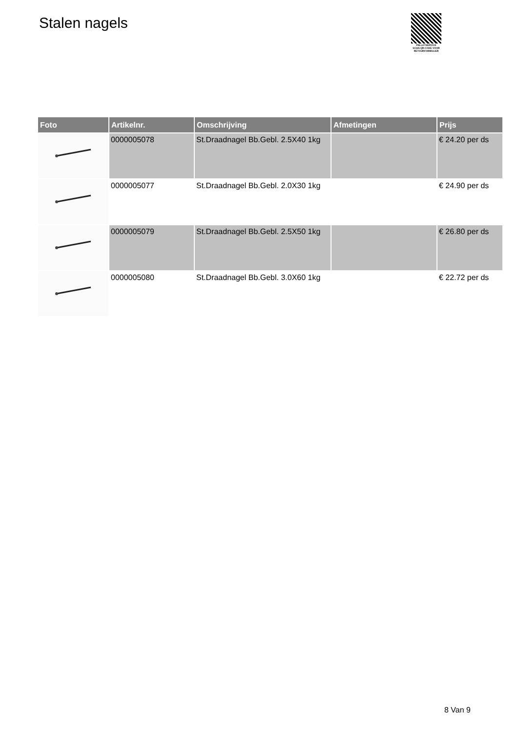Stalen nagels
PALLETSERVICE
SCAN QR-CODE VOOR
RETOURFORMULIER
| Foto | Artikelnr. | Omschrijving | Afmetingen | Prijs |
| --- | --- | --- | --- | --- |
| | 0000005078 | St.Draadnagel Bb.Gebl. 2.5X40 1kg | | € 24.20 per ds |
| | 0000005077 | St.Draadnagel Bb.Gebl. 2.0X30 1kg | | € 24.90 per ds |
| | 0000005079 | St.Draadnagel Bb.Gebl. 2.5X50 1kg | | € 26.80 per ds |
| | 0000005080 | St.Draadnagel Bb.Gebl. 3.0X60 1kg | | € 22.72 per ds |
8 Van 9